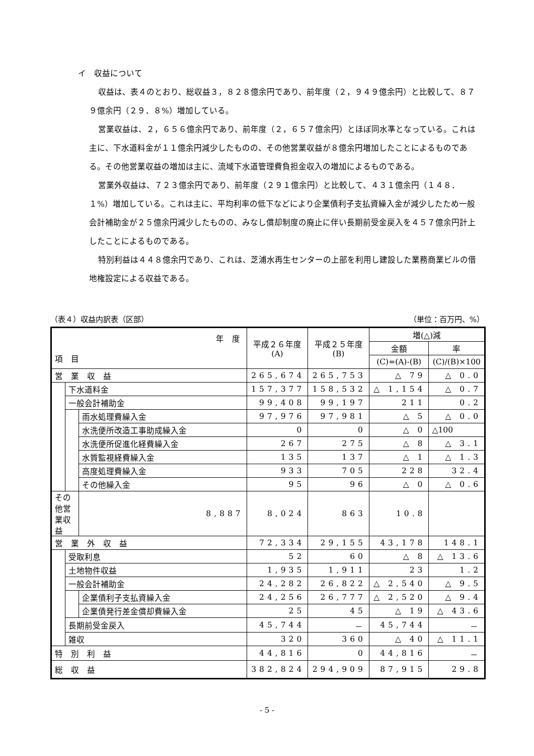イ　収益について
収益は、表４のとおり、総収益３，８２８億余円であり、前年度（２，９４９億余円）と比較して、８７９億余円（２９．８%）増加している。
営業収益は、２，６５６億余円であり、前年度（２，６５７億余円）とほぼ同水準となっている。これは主に、下水道料金が１１億余円減少したものの、その他営業収益が８億余円増加したことによるものである。その他営業収益の増加は主に、流域下水道管理費負担金収入の増加によるものである。
営業外収益は、７２３億余円であり、前年度（２９１億余円）と比較して、４３１億余円（１４８．１%）増加している。これは主に、平均利率の低下などにより企業債利子支払資繰入金が減少したため一般会計補助金が２５億余円減少したものの、みなし償却制度の廃止に伴い長期前受金戻入を４５７億余円計上したことによるものである。
特別利益は４４８億余円であり、これは、芝浦水再生センターの上部を利用し建設した業務商業ビルの借地権設定による収益である。
（表４）収益内訳表（区部） （単位：百万円、%）
| 年 度 項 目 | | | 平成２６年度 (A) | 平成２５年度 (B) | 増(△)減 | |
| --- | --- | --- | --- | --- | --- | --- |
| | | | | | 金額 | 率 |
| | | | | | (C)=(A)-(B) | (C)/(B)×100 |
| 営 業 収 益 | | | 265,674 | 265,753 | △ 79 | △ 0.0 |
| | 下水道料金 | | 157,377 | 158,532 | △ 1,154 | △ 0.7 |
| | 一般会計補助金 | | 99,408 | 99,197 | 211 | 0.2 |
| | | 雨水処理費繰入金 | 97,976 | 97,981 | △ 5 | △ 0.0 |
| | | 水洗便所改造工事助成繰入金 | 0 | 0 | △ 0 | △100 |
| | | 水洗便所促進化経費繰入金 | 267 | 275 | △ 8 | △ 3.1 |
| | | 水質監視経費繰入金 | 135 | 137 | △ 1 | △ 1.3 |
| | | 高度処理費繰入金 | 933 | 705 | 228 | 32.4 |
| | | その他繰入金 | 95 | 96 | △ 0 | △ 0.6 |
| その他営業収益 | | 8,887 | 8,024 | 863 | 10.8 | |
| 営 業 外 収 益 | | | 72,334 | 29,155 | 43,178 | 148.1 |
| | 受取利息 | | 52 | 60 | △ 8 | △ 13.6 |
| | 土地物件収益 | | 1,935 | 1,911 | 23 | 1.2 |
| | 一般会計補助金 | | 24,282 | 26,822 | △ 2,540 | △ 9.5 |
| | | 企業債利子支払資繰入金 | 24,256 | 26,777 | △ 2,520 | △ 9.4 |
| | | 企業債発行差金償却費繰入金 | 25 | 45 | △ 19 | △ 43.6 |
| | 長期前受金戻入 | | 45,744 | － | 45,744 | － |
| | 雑収 | | 320 | 360 | △ 40 | △ 11.1 |
| 特 別 利 益 | | | 44,816 | 0 | 44,816 | － |
| 総 収 益 | | | 382,824 | 294,909 | 87,915 | 29.8 |
- 5 -